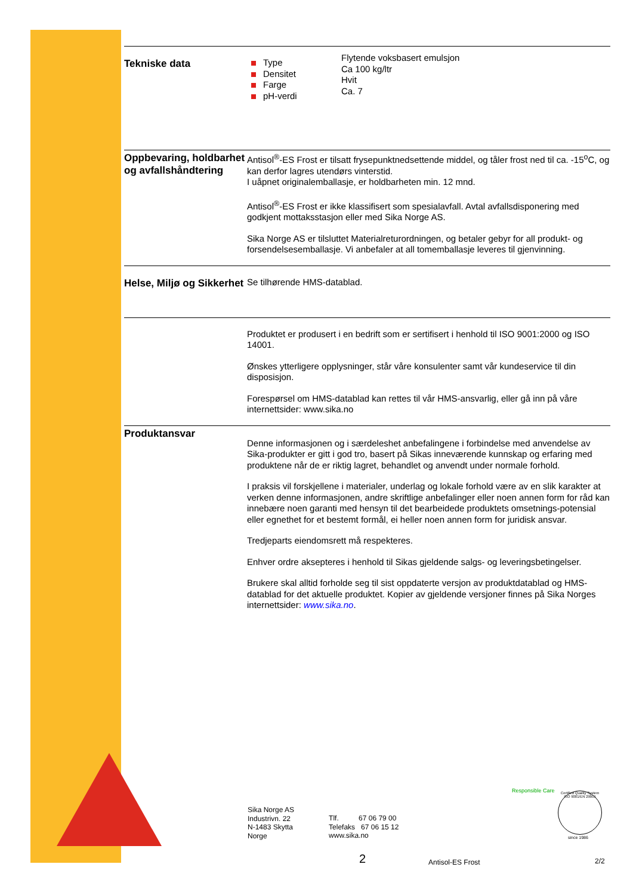Tekniske data
Type
Densitet
Farge
pH-verdi
Flytende voksbasert emulsjon
Ca 100 kg/ltr
Hvit
Ca. 7
Oppbevaring, holdbarhet og avfallshåndtering
Antisol<sup>®</sup>-ES Frost er tilsatt frysepunktnedsettende middel, og tåler frost ned til ca. -15<sup>o</sup>C, og kan derfor lagres utendørs vinterstid.
I uåpnet originalemballasje, er holdbarheten min. 12 mnd.
Antisol<sup>®</sup>-ES Frost er ikke klassifisert som spesialavfall. Avtal avfallsdisponering med godkjent mottaksstasjon eller med Sika Norge AS.
Sika Norge AS er tilsluttet Materialreturordningen, og betaler gebyr for all produkt- og forsendelsesemballasje. Vi anbefaler at all tomemballasje leveres til gjenvinning.
Helse, Miljø og Sikkerhet
Se tilhørende HMS-datablad.
Produktet er produsert i en bedrift som er sertifisert i henhold til ISO 9001:2000 og ISO 14001.
Ønskes ytterligere opplysninger, står våre konsulenter samt vår kundeservice til din disposisjon.
Forespørsel om HMS-datablad kan rettes til vår HMS-ansvarlig, eller gå inn på våre internettsider: www.sika.no
Produktansvar
Denne informasjonen og i særdeleshet anbefalingene i forbindelse med anvendelse av Sika-produkter er gitt i god tro, basert på Sikas inneværende kunnskap og erfaring med produktene når de er riktig lagret, behandlet og anvendt under normale forhold.
I praksis vil forskjellene i materialer, underlag og lokale forhold være av en slik karakter at verken denne informasjonen, andre skriftlige anbefalinger eller noen annen form for råd kan innebære noen garanti med hensyn til det bearbeidede produktets omsetnings-potensial eller egnethet for et bestemt formål, ei heller noen annen form for juridisk ansvar.
Tredjeparts eiendomsrett må respekteres.
Enhver ordre aksepteres i henhold til Sikas gjeldende salgs- og leveringsbetingelser.
Brukere skal alltid forholde seg til sist oppdaterte versjon av produktdatablad og HMS-datablad for det aktuelle produktet. Kopier av gjeldende versjoner finnes på Sika Norges internettsider: www.sika.no.
Sika Norge AS
Industrivn. 22
N-1483 Skytta
Norge
Tlf. 67 06 79 00
Telefaks 67 06 15 12
www.sika.no
Responsible Care
Certified Quality System
ISO 9001/EN 29001
since 1986
2 Antisol-ES Frost 2/2